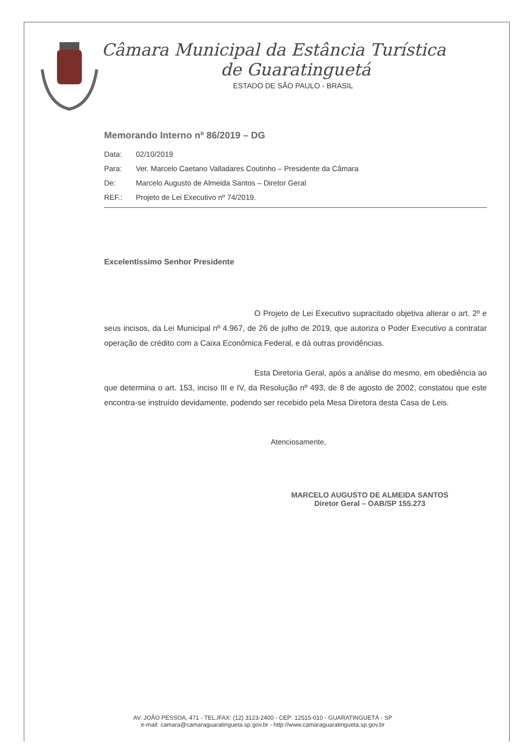Câmara Municipal da Estância Turística
de Guaratinguetá
ESTADO DE SÃO PAULO - BRASIL
Memorando Interno nº 86/2019 – DG
Data: 02/10/2019
Para: Ver. Marcelo Caetano Valladares Coutinho – Presidente da Câmara
De: Marcelo Augusto de Almeida Santos – Diretor Geral
REF.: Projeto de Lei Executivo nº 74/2019.
Excelentíssimo Senhor Presidente
O Projeto de Lei Executivo supracitado objetiva alterar o art. 2º e seus incisos, da Lei Municipal nº 4.967, de 26 de julho de 2019, que autoriza o Poder Executivo a contratar operação de crédito com a Caixa Econômica Federal, e dá outras providências.
Esta Diretoria Geral, após a análise do mesmo, em obediência ao que determina o art. 153, inciso III e IV, da Resolução nº 493, de 8 de agosto de 2002, constatou que este encontra-se instruído devidamente, podendo ser recebido pela Mesa Diretora desta Casa de Leis.
Atenciosamente,
MARCELO AUGUSTO DE ALMEIDA SANTOS
Diretor Geral – OAB/SP 155.273
AV. JOÃO PESSOA, 471 - TEL./FAX: (12) 3123-2400 - CEP: 12515-010 - GUARATINGUETÁ - SP
e-mail: camara@camaraguaratingueta.sp.gov.br - http://www.camaraguaratingueta.sp.gov.br